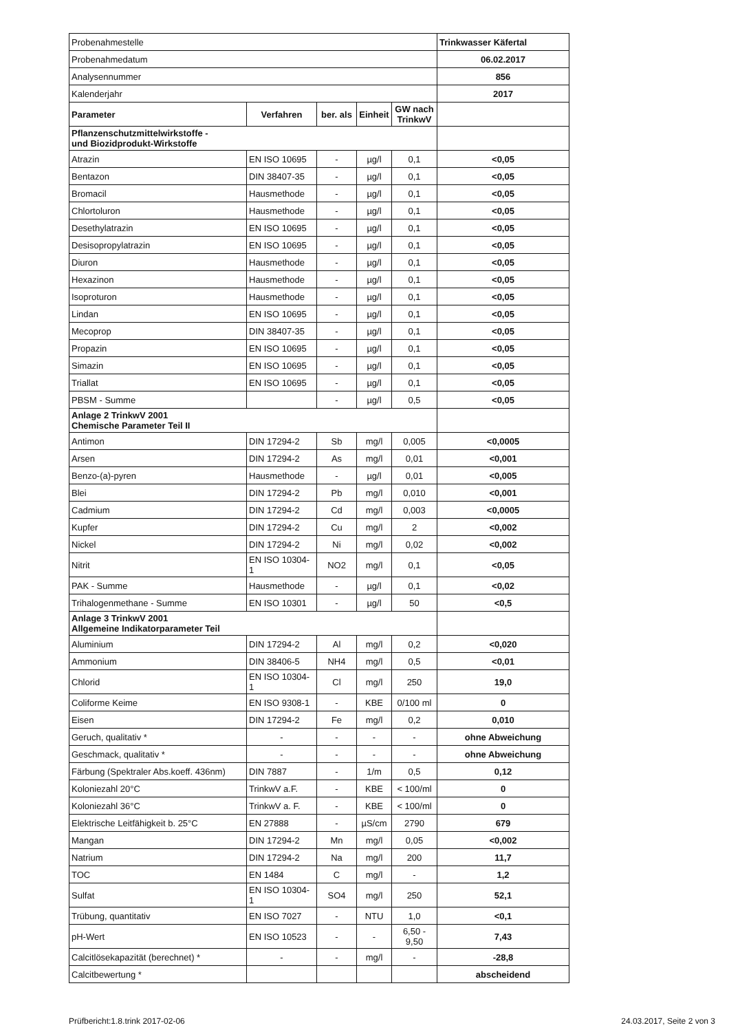| Probenahmestelle | | | | | Trinkwasser Käfertal |
| Probenahmedatum | | | | | 06.02.2017 |
| Analysennummer | | | | | 856 |
| Kalenderjahr | | | | | 2017 |
| Parameter | Verfahren | ber. als | Einheit | GW nach TrinkwV | |
| Pflanzenschutzmittelwirkstoffe - und Biozidprodukt-Wirkstoffe | | | | | |
| Atrazin | EN ISO 10695 | - | µg/l | 0,1 | <0,05 |
| Bentazon | DIN 38407-35 | - | µg/l | 0,1 | <0,05 |
| Bromacil | Hausmethode | - | µg/l | 0,1 | <0,05 |
| Chlortoluron | Hausmethode | - | µg/l | 0,1 | <0,05 |
| Desethylatrazin | EN ISO 10695 | - | µg/l | 0,1 | <0,05 |
| Desisopropylatrazin | EN ISO 10695 | - | µg/l | 0,1 | <0,05 |
| Diuron | Hausmethode | - | µg/l | 0,1 | <0,05 |
| Hexazinon | Hausmethode | - | µg/l | 0,1 | <0,05 |
| Isoproturon | Hausmethode | - | µg/l | 0,1 | <0,05 |
| Lindan | EN ISO 10695 | - | µg/l | 0,1 | <0,05 |
| Mecoprop | DIN 38407-35 | - | µg/l | 0,1 | <0,05 |
| Propazin | EN ISO 10695 | - | µg/l | 0,1 | <0,05 |
| Simazin | EN ISO 10695 | - | µg/l | 0,1 | <0,05 |
| Triallat | EN ISO 10695 | - | µg/l | 0,1 | <0,05 |
| PBSM - Summe | | - | µg/l | 0,5 | <0,05 |
| Anlage 2 TrinkwV 2001 Chemische Parameter Teil II | | | | | |
| Antimon | DIN 17294-2 | Sb | mg/l | 0,005 | <0,0005 |
| Arsen | DIN 17294-2 | As | mg/l | 0,01 | <0,001 |
| Benzo-(a)-pyren | Hausmethode | - | µg/l | 0,01 | <0,005 |
| Blei | DIN 17294-2 | Pb | mg/l | 0,010 | <0,001 |
| Cadmium | DIN 17294-2 | Cd | mg/l | 0,003 | <0,0005 |
| Kupfer | DIN 17294-2 | Cu | mg/l | 2 | <0,002 |
| Nickel | DIN 17294-2 | Ni | mg/l | 0,02 | <0,002 |
| Nitrit | EN ISO 10304-1 | NO2 | mg/l | 0,1 | <0,05 |
| PAK - Summe | Hausmethode | - | µg/l | 0,1 | <0,02 |
| Trihalogenmethane - Summe | EN ISO 10301 | - | µg/l | 50 | <0,5 |
| Anlage 3 TrinkwV 2001 Allgemeine Indikatorparameter Teil | | | | | |
| Aluminium | DIN 17294-2 | Al | mg/l | 0,2 | <0,020 |
| Ammonium | DIN 38406-5 | NH4 | mg/l | 0,5 | <0,01 |
| Chlorid | EN ISO 10304-1 | Cl | mg/l | 250 | 19,0 |
| Coliforme Keime | EN ISO 9308-1 | - | KBE | 0/100 ml | 0 |
| Eisen | DIN 17294-2 | Fe | mg/l | 0,2 | 0,010 |
| Geruch, qualitativ * | - | - | - | - | ohne Abweichung |
| Geschmack, qualitativ * | - | - | - | - | ohne Abweichung |
| Färbung (Spektraler Abs.koeff. 436nm) | DIN 7887 | - | 1/m | 0,5 | 0,12 |
| Koloniezahl 20°C | TrinkwV a.F. | - | KBE | < 100/ml | 0 |
| Koloniezahl 36°C | TrinkwV a. F. | - | KBE | < 100/ml | 0 |
| Elektrische Leitfähigkeit b. 25°C | EN 27888 | - | µS/cm | 2790 | 679 |
| Mangan | DIN 17294-2 | Mn | mg/l | 0,05 | <0,002 |
| Natrium | DIN 17294-2 | Na | mg/l | 200 | 11,7 |
| TOC | EN 1484 | C | mg/l | - | 1,2 |
| Sulfat | EN ISO 10304-1 | SO4 | mg/l | 250 | 52,1 |
| Trübung, quantitativ | EN ISO 7027 | - | NTU | 1,0 | <0,1 |
| pH-Wert | EN ISO 10523 | - | - | 6,50 - 9,50 | 7,43 |
| Calcitlösekapazität (berechnet) * | - | - | mg/l | - | -28,8 |
| Calcitbewertung * | | | | | abscheidend |
Prüfbericht:1.8.trink 2017-02-06 24.03.2017, Seite 2 von 3